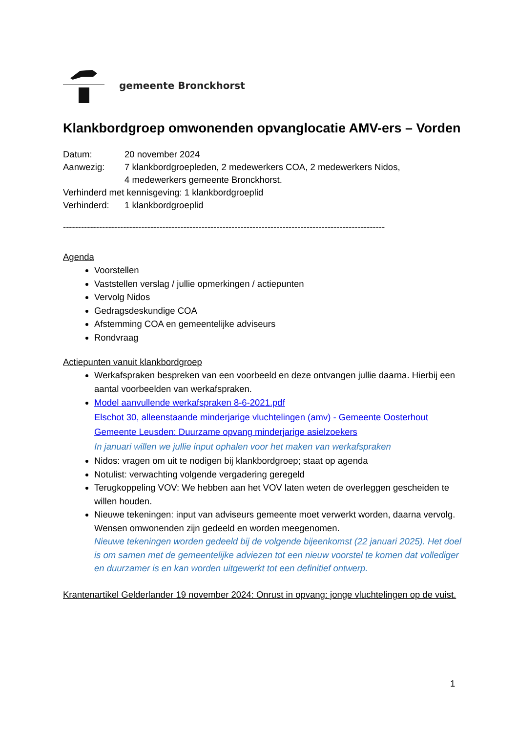gemeente Bronckhorst
Klankbordgroep omwonenden opvanglocatie AMV-ers – Vorden
Datum: 20 november 2024
Aanwezig: 7 klankbordgroepleden, 2 medewerkers COA, 2 medewerkers Nidos,
4 medewerkers gemeente Bronckhorst.
Verhinderd met kennisgeving: 1 klankbordgroeplid
Verhinderd: 1 klankbordgroeplid
-----------------------------------------------------------------------------------------------------------
Agenda
Voorstellen
Vaststellen verslag / jullie opmerkingen / actiepunten
Vervolg Nidos
Gedragsdeskundige COA
Afstemming COA en gemeentelijke adviseurs
Rondvraag
Actiepunten vanuit klankbordgroep
Werkafspraken bespreken van een voorbeeld en deze ontvangen jullie daarna. Hierbij een aantal voorbeelden van werkafspraken.
Model aanvullende werkafspraken 8-6-2021.pdf
Elschot 30, alleenstaande minderjarige vluchtelingen (amv) - Gemeente Oosterhout
Gemeente Leusden: Duurzame opvang minderjarige asielzoekers
In januari willen we jullie input ophalen voor het maken van werkafspraken
Nidos: vragen om uit te nodigen bij klankbordgroep; staat op agenda
Notulist: verwachting volgende vergadering geregeld
Terugkoppeling VOV: We hebben aan het VOV laten weten de overleggen gescheiden te willen houden.
Nieuwe tekeningen: input van adviseurs gemeente moet verwerkt worden, daarna vervolg. Wensen omwonenden zijn gedeeld en worden meegenomen.
Nieuwe tekeningen worden gedeeld bij de volgende bijeenkomst (22 januari 2025). Het doel is om samen met de gemeentelijke adviezen tot een nieuw voorstel te komen dat vollediger en duurzamer is en kan worden uitgewerkt tot een definitief ontwerp.
Krantenartikel Gelderlander 19 november 2024: Onrust in opvang: jonge vluchtelingen op de vuist.
1